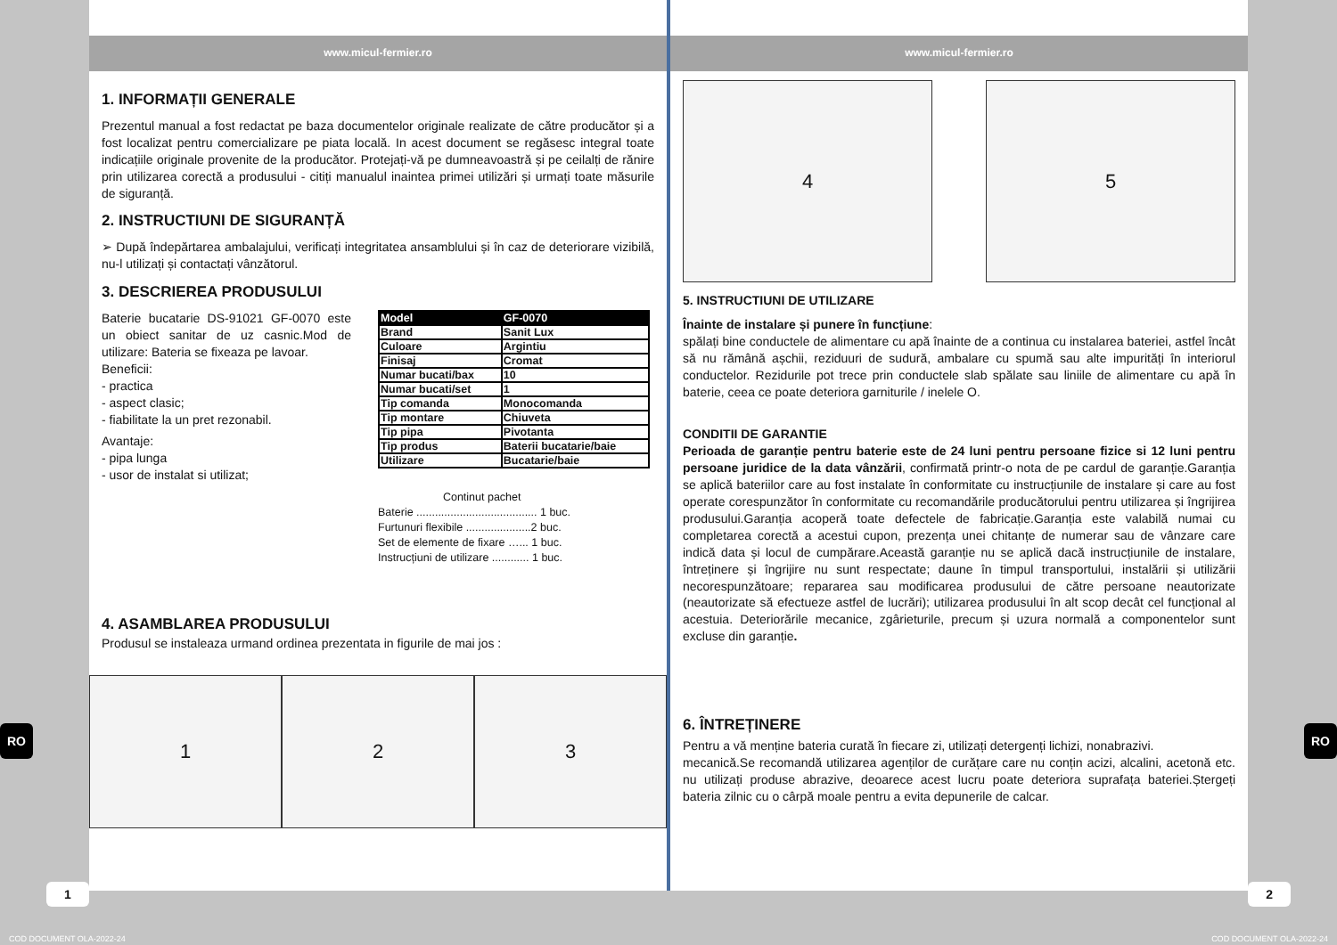www.micul-fermier.ro
1. INFORMAȚII GENERALE
Prezentul manual a fost redactat pe baza documentelor originale realizate de către producător și a fost localizat pentru comercializare pe piata locală. In acest document se regăsesc integral toate indicațiile originale provenite de la producător. Protejați-vă pe dumneavoastră și pe ceilalți de rănire prin utilizarea corectă a produsului - citiți manualul inaintea primei utilizări și urmați toate măsurile de siguranță.
2. INSTRUCTIUNI DE SIGURANȚĂ
➢ După îndepărtarea ambalajului, verificați integritatea ansamblului și în caz de deteriorare vizibilă, nu-l utilizați și contactați vânzătorul.
3. DESCRIEREA PRODUSULUI
Baterie bucatarie DS-91021 GF-0070 este un obiect sanitar de uz casnic.Mod de utilizare: Bateria se fixeaza pe lavoar.
Beneficii:
- practica
- aspect clasic;
- fiabilitate la un pret rezonabil.
Avantaje:
- pipa lunga
- usor de instalat si utilizat;
| Model | GF-0070 |
| --- | --- |
| Brand | Sanit Lux |
| Culoare | Argintiu |
| Finisaj | Cromat |
| Numar bucati/bax | 10 |
| Numar bucati/set | 1 |
| Tip comanda | Monocomanda |
| Tip montare | Chiuveta |
| Tip pipa | Pivotanta |
| Tip produs | Baterii bucatarie/baie |
| Utilizare | Bucatarie/baie |
Continut pachet
Baterie ....................................... 1 buc.
Furtunuri flexibile .....................2 buc.
Set de elemente de fixare …... 1 buc.
Instrucțiuni de utilizare ............ 1 buc.
4. ASAMBLAREA PRODUSULUI
Produsul se instaleaza urmand ordinea prezentata in figurile de mai jos :
1 2 3
www.micul-fermier.ro
4 5
5. INSTRUCTIUNI DE UTILIZARE
Înainte de instalare și punere în funcțiune:
spălați bine conductele de alimentare cu apă înainte de a continua cu instalarea bateriei, astfel încât să nu rămână așchii, reziduuri de sudură, ambalare cu spumă sau alte impurități în interiorul conductelor. Rezidurile pot trece prin conductele slab spălate sau liniile de alimentare cu apă în baterie, ceea ce poate deteriora garniturile / inelele O.
CONDITII DE GARANTIE
Perioada de garanție pentru baterie este de 24 luni pentru persoane fizice si 12 luni pentru persoane juridice de la data vânzării, confirmată printr-o nota de pe cardul de garanție.Garanția se aplică bateriilor care au fost instalate în conformitate cu instrucțiunile de instalare și care au fost operate corespunzător în conformitate cu recomandările producătorului pentru utilizarea și îngrijirea produsului.Garanția acoperă toate defectele de fabricație.Garanția este valabilă numai cu completarea corectă a acestui cupon, prezența unei chitanțe de numerar sau de vânzare care indică data și locul de cumpărare.Această garanție nu se aplică dacă instrucțiunile de instalare, întreținere și îngrijire nu sunt respectate; daune în timpul transportului, instalării și utilizării necorespunzătoare; repararea sau modificarea produsului de către persoane neautorizate (neautorizate să efectueze astfel de lucrări); utilizarea produsului în alt scop decât cel funcțional al acestuia. Deteriorările mecanice, zgârieturile, precum și uzura normală a componentelor sunt excluse din garanție.
6. ÎNTREȚINERE
Pentru a vă menține bateria curată în fiecare zi, utilizați detergenți lichizi, nonabrazivi.
mecanică.Se recomandă utilizarea agenților de curățare care nu conțin acizi, alcalini, acetonă etc. nu utilizați produse abrazive, deoarece acest lucru poate deteriora suprafața bateriei.Ștergeți bateria zilnic cu o cârpă moale pentru a evita depunerile de calcar.
RO RO
1 2
COD DOCUMENT OLA-2022-24 COD DOCUMENT OLA-2022-24